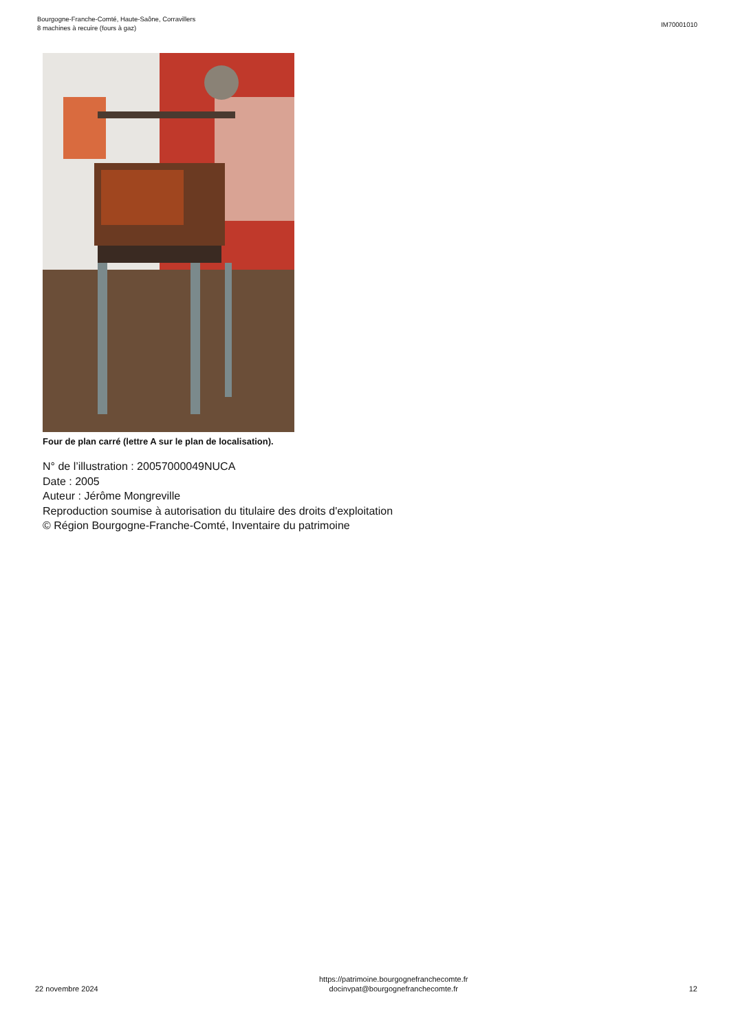Bourgogne-Franche-Comté, Haute-Saône, Corravillers
8 machines à recuire (fours à gaz)
IM70001010
Four de plan carré (lettre A sur le plan de localisation).
N° de l’illustration : 20057000049NUCA
Date : 2005
Auteur : Jérôme Mongreville
Reproduction soumise à autorisation du titulaire des droits d'exploitation
© Région Bourgogne-Franche-Comté, Inventaire du patrimoine
22 novembre 2024
https://patrimoine.bourgognefranchecomte.fr
docinvpat@bourgognefranchecomte.fr
12